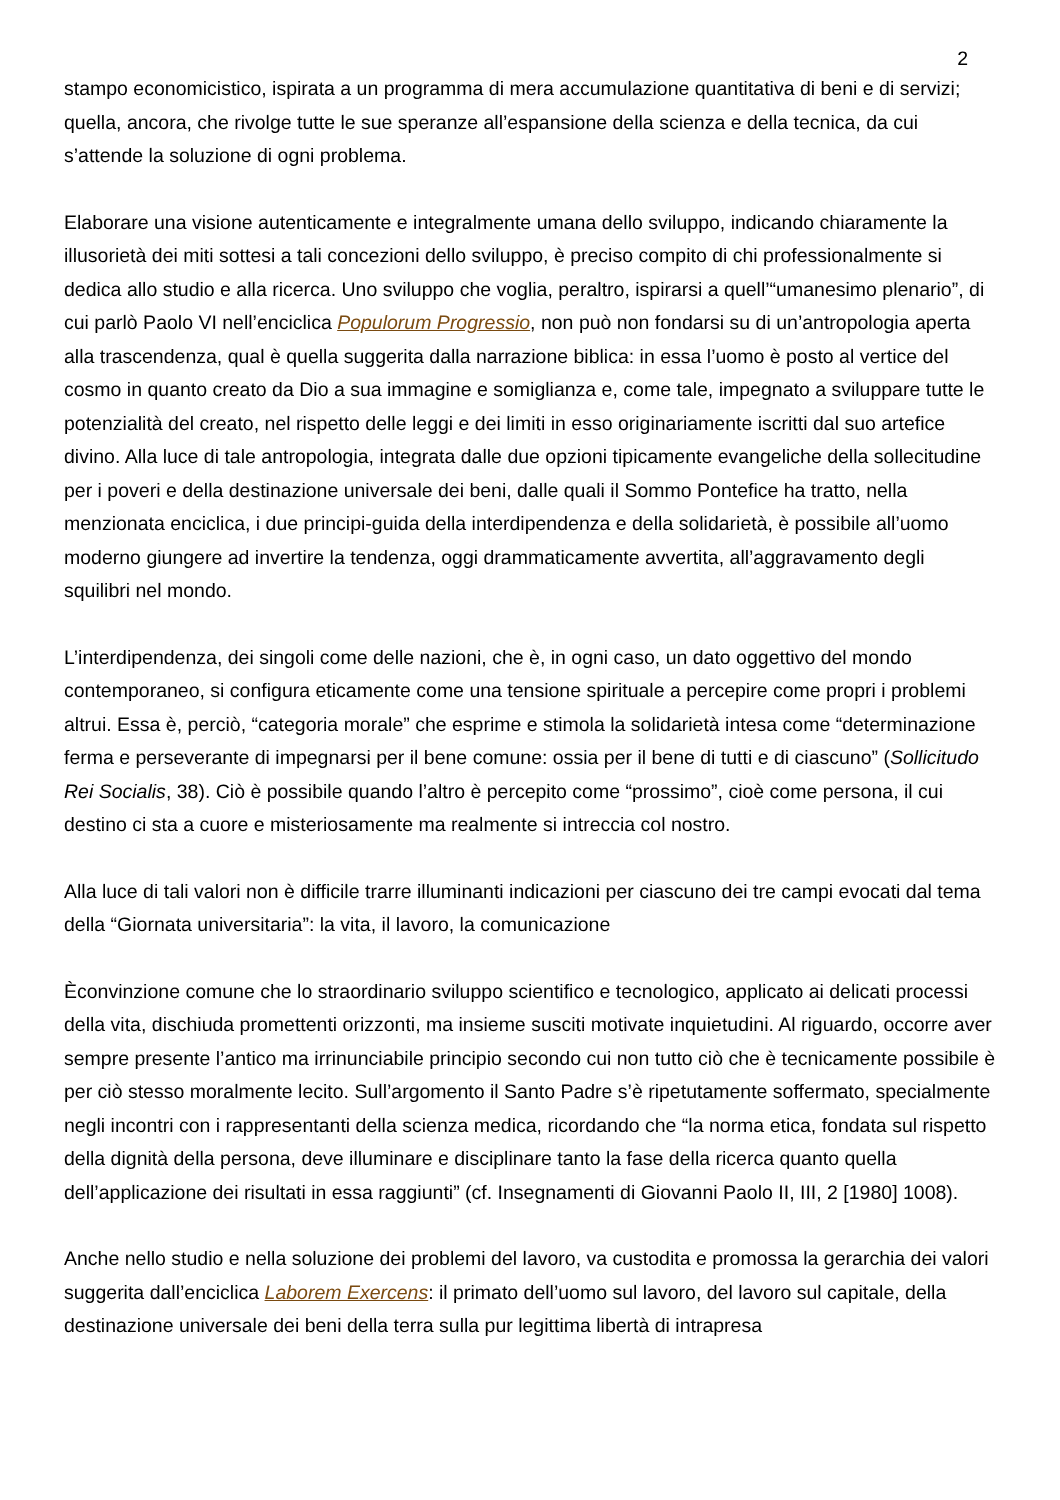2
stampo economicistico, ispirata a un programma di mera accumulazione quantitativa di beni e di servizi; quella, ancora, che rivolge tutte le sue speranze all’espansione della scienza e della tecnica, da cui s’attende la soluzione di ogni problema.
Elaborare una visione autenticamente e integralmente umana dello sviluppo, indicando chiaramente la illusorietà dei miti sottesi a tali concezioni dello sviluppo, è preciso compito di chi professionalmente si dedica allo studio e alla ricerca. Uno sviluppo che voglia, peraltro, ispirarsi a quell’“umanesimo plenario”, di cui parlò Paolo VI nell’enciclica Populorum Progressio, non può non fondarsi su di un’antropologia aperta alla trascendenza, qual è quella suggerita dalla narrazione biblica: in essa l’uomo è posto al vertice del cosmo in quanto creato da Dio a sua immagine e somiglianza e, come tale, impegnato a sviluppare tutte le potenzialità del creato, nel rispetto delle leggi e dei limiti in esso originariamente iscritti dal suo artefice divino. Alla luce di tale antropologia, integrata dalle due opzioni tipicamente evangeliche della sollecitudine per i poveri e della destinazione universale dei beni, dalle quali il Sommo Pontefice ha tratto, nella menzionata enciclica, i due principi-guida della interdipendenza e della solidarietà, è possibile all’uomo moderno giungere ad invertire la tendenza, oggi drammaticamente avvertita, all’aggravamento degli squilibri nel mondo.
L’interdipendenza, dei singoli come delle nazioni, che è, in ogni caso, un dato oggettivo del mondo contemporaneo, si configura eticamente come una tensione spirituale a percepire come propri i problemi altrui. Essa è, perciò, “categoria morale” che esprime e stimola la solidarietà intesa come “determinazione ferma e perseverante di impegnarsi per il bene comune: ossia per il bene di tutti e di ciascuno” (Sollicitudo Rei Socialis, 38). Ciò è possibile quando l’altro è percepito come “prossimo”, cioè come persona, il cui destino ci sta a cuore e misteriosamente ma realmente si intreccia col nostro.
Alla luce di tali valori non è difficile trarre illuminanti indicazioni per ciascuno dei tre campi evocati dal tema della “Giornata universitaria”: la vita, il lavoro, la comunicazione
Èconvinzione comune che lo straordinario sviluppo scientifico e tecnologico, applicato ai delicati processi della vita, dischiuda promettenti orizzonti, ma insieme susciti motivate inquietudini. Al riguardo, occorre aver sempre presente l’antico ma irrinunciabile principio secondo cui non tutto ciò che è tecnicamente possibile è per ciò stesso moralmente lecito. Sull’argomento il Santo Padre s’è ripetutamente soffermato, specialmente negli incontri con i rappresentanti della scienza medica, ricordando che “la norma etica, fondata sul rispetto della dignità della persona, deve illuminare e disciplinare tanto la fase della ricerca quanto quella dell’applicazione dei risultati in essa raggiunti” (cf. Insegnamenti di Giovanni Paolo II, III, 2 [1980] 1008).
Anche nello studio e nella soluzione dei problemi del lavoro, va custodita e promossa la gerarchia dei valori suggerita dall’enciclica Laborem Exercens: il primato dell’uomo sul lavoro, del lavoro sul capitale, della destinazione universale dei beni della terra sulla pur legittima libertà di intrapresa